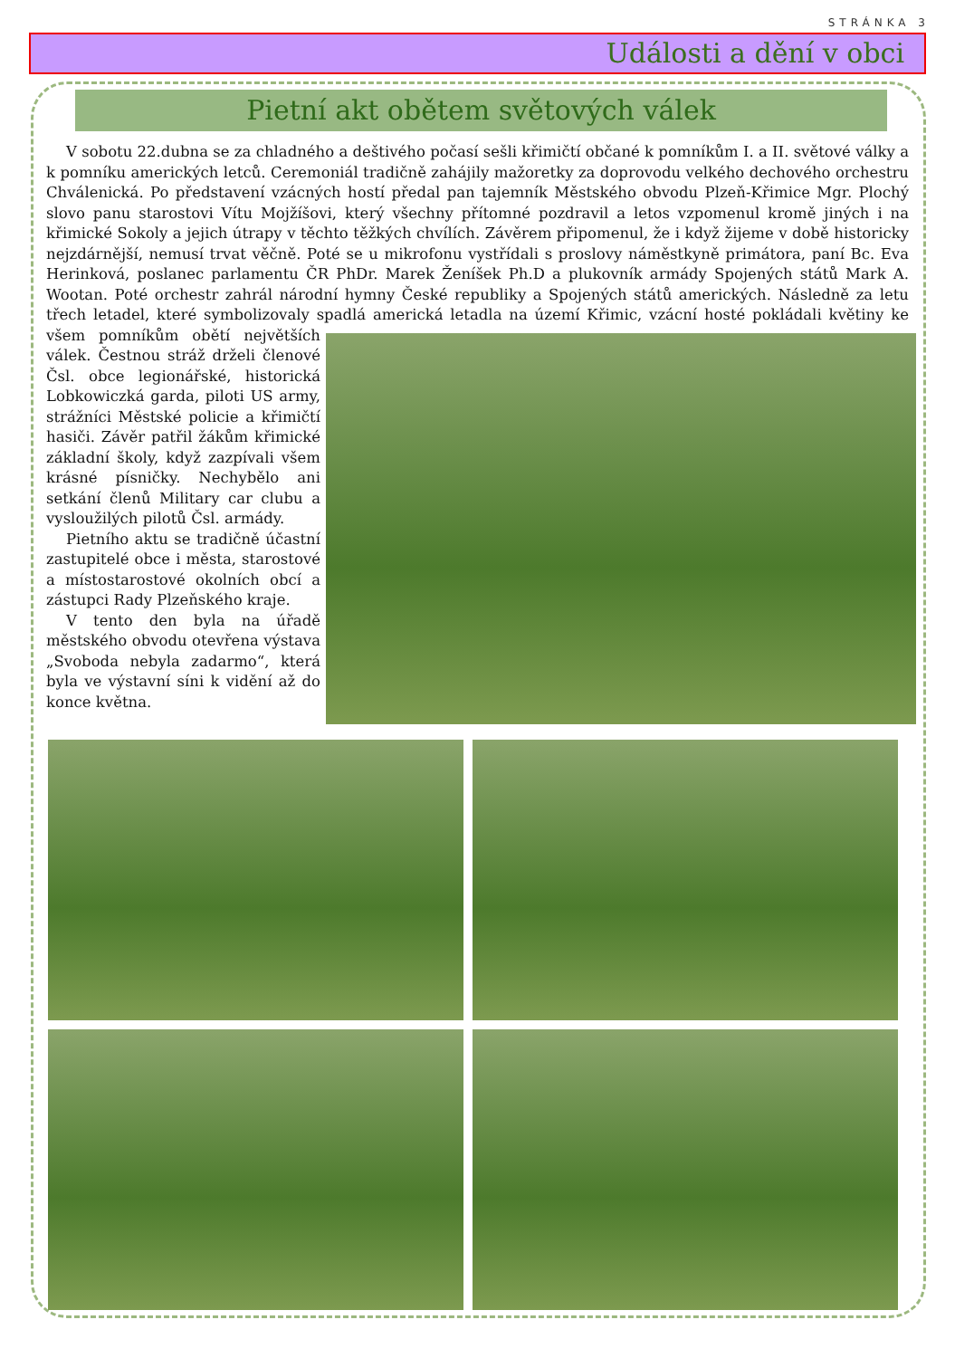STRÁNKA 3
Události a dění v obci
Pietní akt obětem světových válek
V sobotu 22.dubna se za chladného a deštivého počasí sešli křimičtí občané k pomníkům I. a II. světové války a k pomníku amerických letců. Ceremoniál tradičně zahájily mažoretky za doprovodu velkého dechového orchestru Chválenická. Po představení vzácných hostí předal pan tajemník Městského obvodu Plzeň-Křimice Mgr. Plochý slovo panu starostovi Vítu Mojžíšovi, který všechny přítomné pozdravil a letos vzpomenul kromě jiných i na křimické Sokoly a jejich útrapy v těchto těžkých chvílích. Závěrem připomenul, že i když žijeme v době historicky nejzdárnější, nemusí trvat věčně. Poté se u mikrofonu vystřídali s proslovy náměstkyně primátora, paní Bc. Eva Herinková, poslanec parlamentu ČR PhDr. Marek Ženíšek Ph.D a plukovník armády Spojených států Mark A. Wootan. Poté orchestr zahrál národní hymny České republiky a Spojených států amerických. Následně za letu třech letadel, které symbolizovaly spadlá americká letadla na území Křimic, vzácní hosté pokládali květiny ke všem pomníkům obětí největších válek. Čestnou stráž drželi členové Čsl. obce legionářské, historická Lobkowiczká garda, piloti US army, strážníci Městské policie a křimičtí hasiči. Závěr patřil žákům křimické základní školy, když zazpívali všem krásné písničky. Nechybělo ani setkání členů Military car clubu a vysloužilých pilotů Čsl. armády.
Pietního aktu se tradičně účastní zastupitelé obce i města, starostové a místostarostové okolních obcí a zástupci Rady Plzeňského kraje.
V tento den byla na úřadě městského obvodu otevřena výstava „Svoboda nebyla zadarmo“, která byla ve výstavní síni k vidění až do konce května.